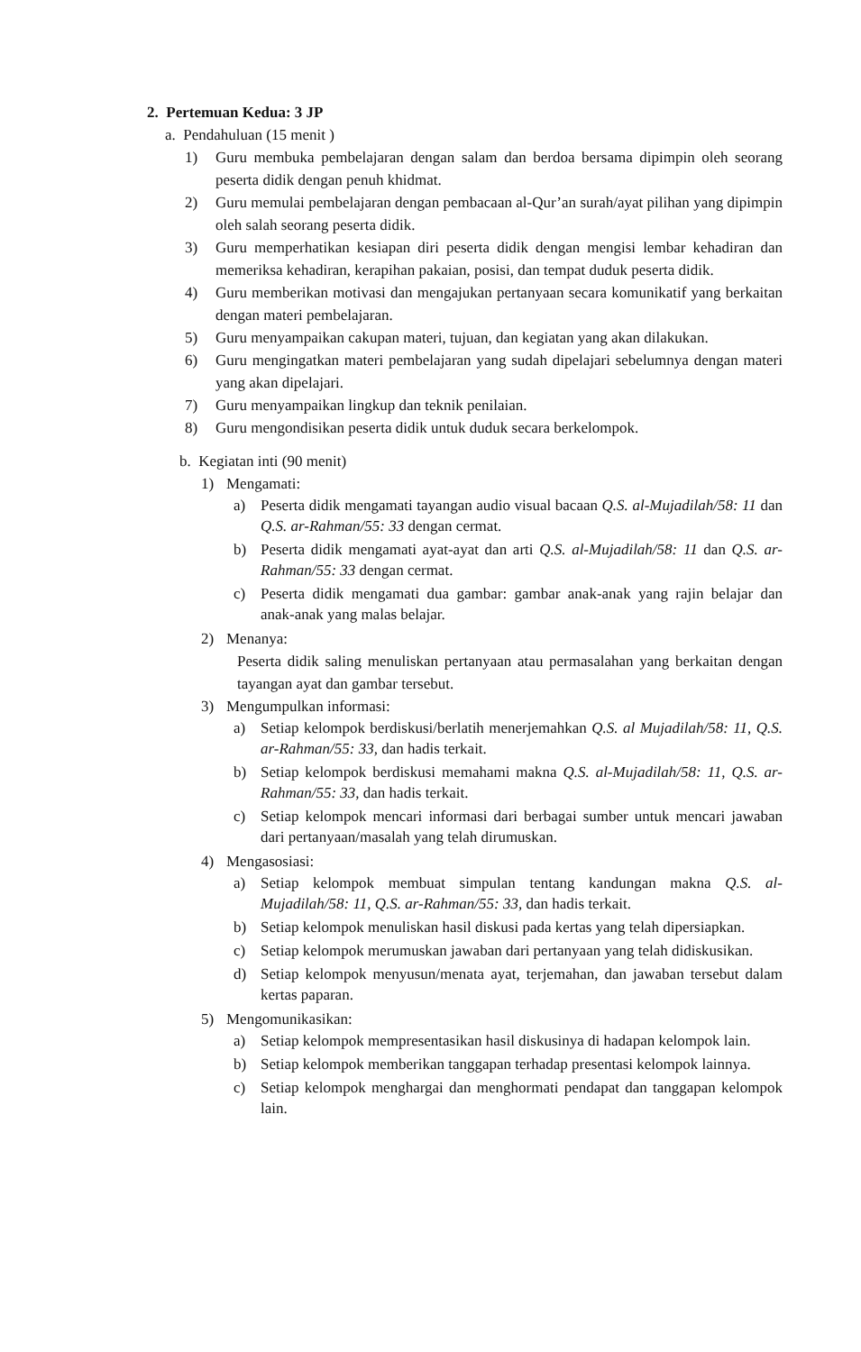2. Pertemuan Kedua: 3 JP
a. Pendahuluan (15 menit )
1) Guru membuka pembelajaran dengan salam dan berdoa bersama dipimpin oleh seorang peserta didik dengan penuh khidmat.
2) Guru memulai pembelajaran dengan pembacaan al-Qur’an surah/ayat pilihan yang dipimpin oleh salah seorang peserta didik.
3) Guru memperhatikan kesiapan diri peserta didik dengan mengisi lembar kehadiran dan memeriksa kehadiran, kerapihan pakaian, posisi, dan tempat duduk peserta didik.
4) Guru memberikan motivasi dan mengajukan pertanyaan secara komunikatif yang berkaitan dengan materi pembelajaran.
5) Guru menyampaikan cakupan materi, tujuan, dan kegiatan yang akan dilakukan.
6) Guru mengingatkan materi pembelajaran yang sudah dipelajari sebelumnya dengan materi yang akan dipelajari.
7) Guru menyampaikan lingkup dan teknik penilaian.
8) Guru mengondisikan peserta didik untuk duduk secara berkelompok.
b. Kegiatan inti (90 menit)
1) Mengamati:
a) Peserta didik mengamati tayangan audio visual bacaan Q.S. al-Mujadilah/58: 11 dan Q.S. ar-Rahman/55: 33 dengan cermat.
b) Peserta didik mengamati ayat-ayat dan arti Q.S. al-Mujadilah/58: 11 dan Q.S. ar-Rahman/55: 33 dengan cermat.
c) Peserta didik mengamati dua gambar: gambar anak-anak yang rajin belajar dan anak-anak yang malas belajar.
2) Menanya:
Peserta didik saling menuliskan pertanyaan atau permasalahan yang berkaitan dengan tayangan ayat dan gambar tersebut.
3) Mengumpulkan informasi:
a) Setiap kelompok berdiskusi/berlatih menerjemahkan Q.S. al Mujadilah/58: 11, Q.S. ar-Rahman/55: 33, dan hadis terkait.
b) Setiap kelompok berdiskusi memahami makna Q.S. al-Mujadilah/58: 11, Q.S. ar-Rahman/55: 33, dan hadis terkait.
c) Setiap kelompok mencari informasi dari berbagai sumber untuk mencari jawaban dari pertanyaan/masalah yang telah dirumuskan.
4) Mengasosiasi:
a) Setiap kelompok membuat simpulan tentang kandungan makna Q.S. al- Mujadilah/58: 11, Q.S. ar-Rahman/55: 33, dan hadis terkait.
b) Setiap kelompok menuliskan hasil diskusi pada kertas yang telah dipersiapkan.
c) Setiap kelompok merumuskan jawaban dari pertanyaan yang telah didiskusikan.
d) Setiap kelompok menyusun/menata ayat, terjemahan, dan jawaban tersebut dalam kertas paparan.
5) Mengomunikasikan:
a) Setiap kelompok mempresentasikan hasil diskusinya di hadapan kelompok lain.
b) Setiap kelompok memberikan tanggapan terhadap presentasi kelompok lainnya.
c) Setiap kelompok menghargai dan menghormati pendapat dan tanggapan kelompok lain.